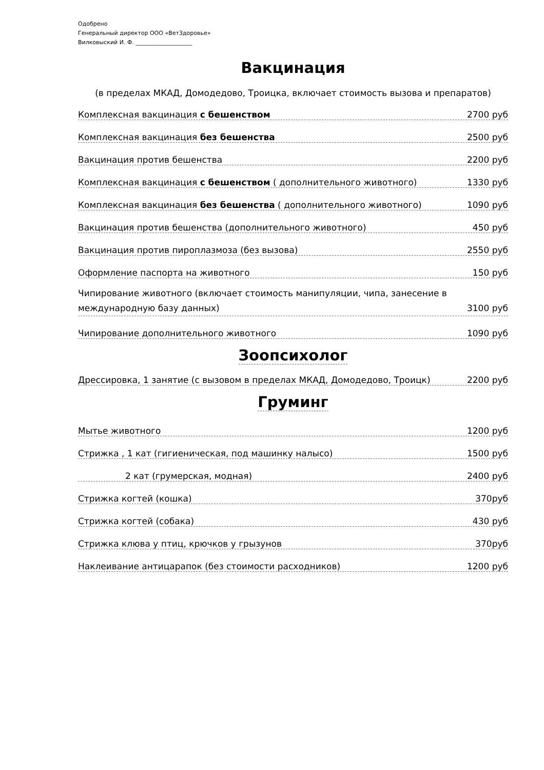Одобрено
Генеральный директор ООО «ВетЗдоровье»
Вилковыский И. Ф. ____________________
Вакцинация
(в пределах МКАД, Домодедово, Троицка, включает стоимость вызова и препаратов)
Комплексная вакцинация с бешенством 2700 руб
Комплексная вакцинация без бешенства 2500 руб
Вакцинация против бешенства 2200 руб
Комплексная вакцинация с бешенством ( дополнительного животного) 1330 руб
Комплексная вакцинация без бешенства ( дополнительного животного) 1090 руб
Вакцинация против бешенства (дополнительного животного) 450 руб
Вакцинация против пироплазмоза (без вызова) 2550 руб
Оформление паспорта на животного 150 руб
Чипирование животного (включает стоимость манипуляции, чипа, занесение в
международную базу данных) 3100 руб
Чипирование дополнительного животного 1090 руб
Зоопсихолог
Дрессировка, 1 занятие (с вызовом в пределах МКАД, Домодедово, Троицк) 2200 руб
Груминг
Мытье животного 1200 руб
Стрижка , 1 кат (гигиеническая, под машинку налысо) 1500 руб
2 кат (грумерская, модная) 2400 руб
Стрижка когтей (кошка) 370руб
Стрижка когтей (собака) 430 руб
Стрижка клюва у птиц, крючков у грызунов 370руб
Наклеивание антицарапок (без стоимости расходников) 1200 руб